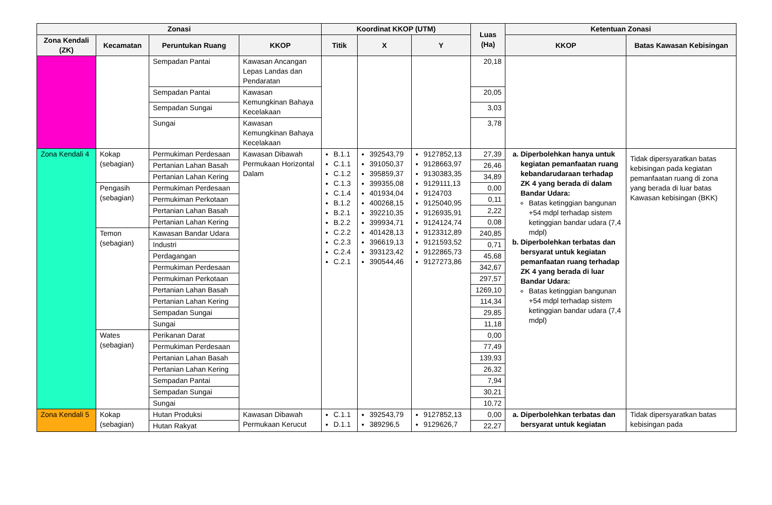| Zonasi | | | | Koordinat KKOP (UTM) | | | Luas (Ha) | Ketentuan Zonasi | |
| --- | --- | --- | --- | --- | --- | --- | --- | --- | --- |
| Zona Kendali (ZK) | Kecamatan | Peruntukan Ruang | KKOP | Titik | X | Y | | KKOP | Batas Kawasan Kebisingan |
| | | Sempadan Pantai | Kawasan Ancangan Lepas Landas dan Pendaratan | | | | 20,18 | | |
| | | Sempadan Pantai | Kawasan Kemungkinan Bahaya Kecelakaan | | | | 20,05 | | |
| | | Sempadan Sungai | | | | | 3,03 | | |
| | | Sungai | Kawasan Kemungkinan Bahaya Kecelakaan | | | | 3,78 | | |
| Zona Kendali 4 | Kokap (sebagian) | Permukiman Perdesaan | Kawasan Dibawah Permukaan Horizontal Dalam | B.1.1 C.1.1 C.1.2 C.1.3 C.1.4 B.1.2 B.2.1 B.2.2 C.2.2 C.2.3 C.2.4 C.2.1 | 392543,79 391050,37 395859,37 399355,08 401934,04 400268,15 392210,35 399934,71 401428,13 396619,13 393123,42 390544,46 | 9127852,13 9128663,97 9130383,35 9129111,13 9124703 9125040,95 9126935,91 9124124,74 9123312,89 9121593,52 9122865,73 9127273,86 | 27,39 | a. Diperbolehkan hanya untuk kegiatan pemanfaatan ruang kebandarudaraan terhadap ZK 4 yang berada di dalam Bandar Udara: Batas ketinggian bangunan +54 mdpl terhadap sistem ketinggian bandar udara (7,4 mdpl) b. Diperbolehkan terbatas dan bersyarat untuk kegiatan pemanfaatan ruang terhadap ZK 4 yang berada di luar Bandar Udara: Batas ketinggian bangunan +54 mdpl terhadap sistem ketinggian bandar udara (7,4 mdpl) | Tidak dipersyaratkan batas kebisingan pada kegiatan pemanfaatan ruang di zona yang berada di luar batas Kawasan kebisingan (BKK) |
| | | Pertanian Lahan Basah | | | | | 26,46 | | |
| | | Pertanian Lahan Kering | | | | | 34,89 | | |
| | Pengasih (sebagian) | Permukiman Perdesaan | | | | | 0,00 | | |
| | | Permukiman Perkotaan | | | | | 0,11 | | |
| | | Pertanian Lahan Basah | | | | | 2,22 | | |
| | | Pertanian Lahan Kering | | | | | 0,08 | | |
| | Temon (sebagian) | Kawasan Bandar Udara | | | | | 240,85 | | |
| | | Industri | | | | | 0,71 | | |
| | | Perdagangan | | | | | 45,68 | | |
| | | Permukiman Perdesaan | | | | | 342,67 | | |
| | | Permukiman Perkotaan | | | | | 297,57 | | |
| | | Pertanian Lahan Basah | | | | | 1269,10 | | |
| | | Pertanian Lahan Kering | | | | | 114,34 | | |
| | | Sempadan Sungai | | | | | 29,85 | | |
| | | Sungai | | | | | 11,18 | | |
| | Wates (sebagian) | Perikanan Darat | | | | | 0,00 | | |
| | | Permukiman Perdesaan | | | | | 77,49 | | |
| | | Pertanian Lahan Basah | | | | | 139,93 | | |
| | | Pertanian Lahan Kering | | | | | 26,32 | | |
| | | Sempadan Pantai | | | | | 7,94 | | |
| | | Sempadan Sungai | | | | | 30,21 | | |
| | | Sungai | | | | | 10,72 | | |
| Zona Kendali 5 | Kokap (sebagian) | Hutan Produksi | Kawasan Dibawah Permukaan Kerucut | C.1.1 D.1.1 | 392543,79 389296,5 | 9127852,13 9129626,7 | 0,00 | a. Diperbolehkan terbatas dan bersyarat untuk kegiatan | Tidak dipersyaratkan batas kebisingan pada |
| | | Hutan Rakyat | | | | | 22,27 | | |